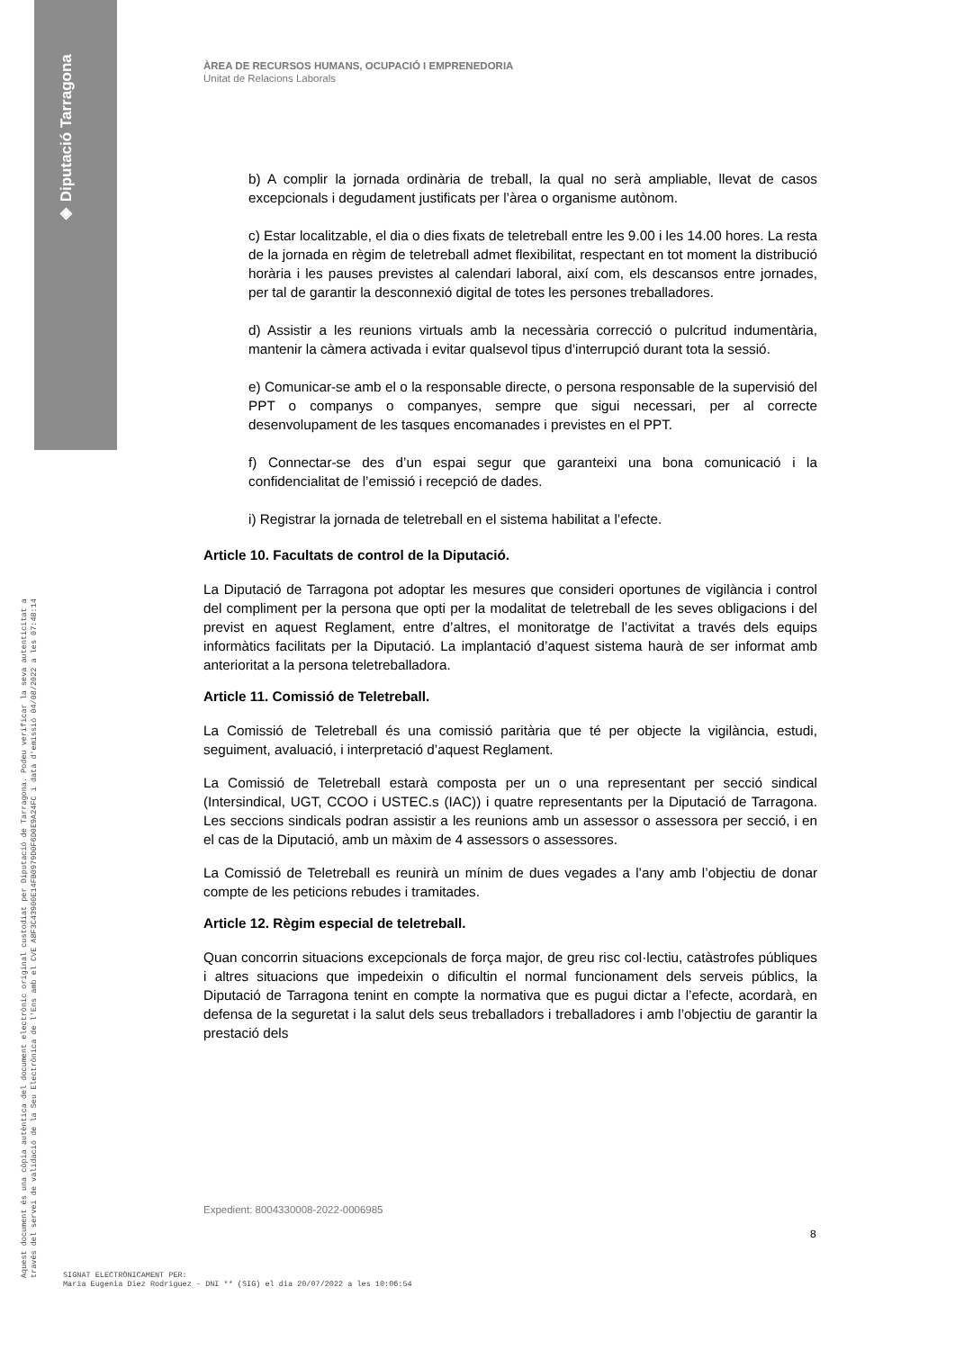◈ Diputació Tarragona
Aquest document és una còpia autèntica del document electrònic original custodiat per Diputació de Tarragona. Podeu verificar la seva autenticitat a
través del servei de validació de la Seu Electrònica de l'Ens amb el CVE A8F3C43900E14FB0979D0F6D0E9A24FC i data d'emissió 04/08/2022 a les 07:48:14
ÀREA DE RECURSOS HUMANS, OCUPACIÓ I EMPRENEDORIA
Unitat de Relacions Laborals
b) A complir la jornada ordinària de treball, la qual no serà ampliable, llevat de casos excepcionals i degudament justificats per l’àrea o organisme autònom.
c) Estar localitzable, el dia o dies fixats de teletreball entre les 9.00 i les 14.00 hores. La resta de la jornada en règim de teletreball admet flexibilitat, respectant en tot moment la distribució horària i les pauses previstes al calendari laboral, així com, els descansos entre jornades, per tal de garantir la desconnexió digital de totes les persones treballadores.
d) Assistir a les reunions virtuals amb la necessària correcció o pulcritud indumentària, mantenir la càmera activada i evitar qualsevol tipus d’interrupció durant tota la sessió.
e) Comunicar-se amb el o la responsable directe, o persona responsable de la supervisió del PPT o companys o companyes, sempre que sigui necessari, per al correcte desenvolupament de les tasques encomanades i previstes en el PPT.
f) Connectar-se des d’un espai segur que garanteixi una bona comunicació i la confidencialitat de l’emissió i recepció de dades.
i) Registrar la jornada de teletreball en el sistema habilitat a l’efecte.
Article 10. Facultats de control de la Diputació.
La Diputació de Tarragona pot adoptar les mesures que consideri oportunes de vigilància i control del compliment per la persona que opti per la modalitat de teletreball de les seves obligacions i del previst en aquest Reglament, entre d’altres, el monitoratge de l’activitat a través dels equips informàtics facilitats per la Diputació. La implantació d’aquest sistema haurà de ser informat amb anterioritat a la persona teletreballadora.
Article 11. Comissió de Teletreball.
La Comissió de Teletreball és una comissió paritària que té per objecte la vigilància, estudi, seguiment, avaluació, i interpretació d’aquest Reglament.
La Comissió de Teletreball estarà composta per un o una representant per secció sindical (Intersindical, UGT, CCOO i USTEC.s (IAC)) i quatre representants per la Diputació de Tarragona. Les seccions sindicals podran assistir a les reunions amb un assessor o assessora per secció, i en el cas de la Diputació, amb un màxim de 4 assessors o assessores.
La Comissió de Teletreball es reunirà un mínim de dues vegades a l’any amb l’objectiu de donar compte de les peticions rebudes i tramitades.
Article 12. Règim especial de teletreball.
Quan concorrin situacions excepcionals de força major, de greu risc col·lectiu, catàstrofes públiques i altres situacions que impedeixin o dificultin el normal funcionament dels serveis públics, la Diputació de Tarragona tenint en compte la normativa que es pugui dictar a l’efecte, acordarà, en defensa de la seguretat i la salut dels seus treballadors i treballadores i amb l’objectiu de garantir la prestació dels
Expedient: 8004330008-2022-0006985
8
SIGNAT ELECTRÒNICAMENT PER:
Maria Eugenia Diez Rodriguez - DNI ** (SIG) el dia 20/07/2022 a les 10:06:54